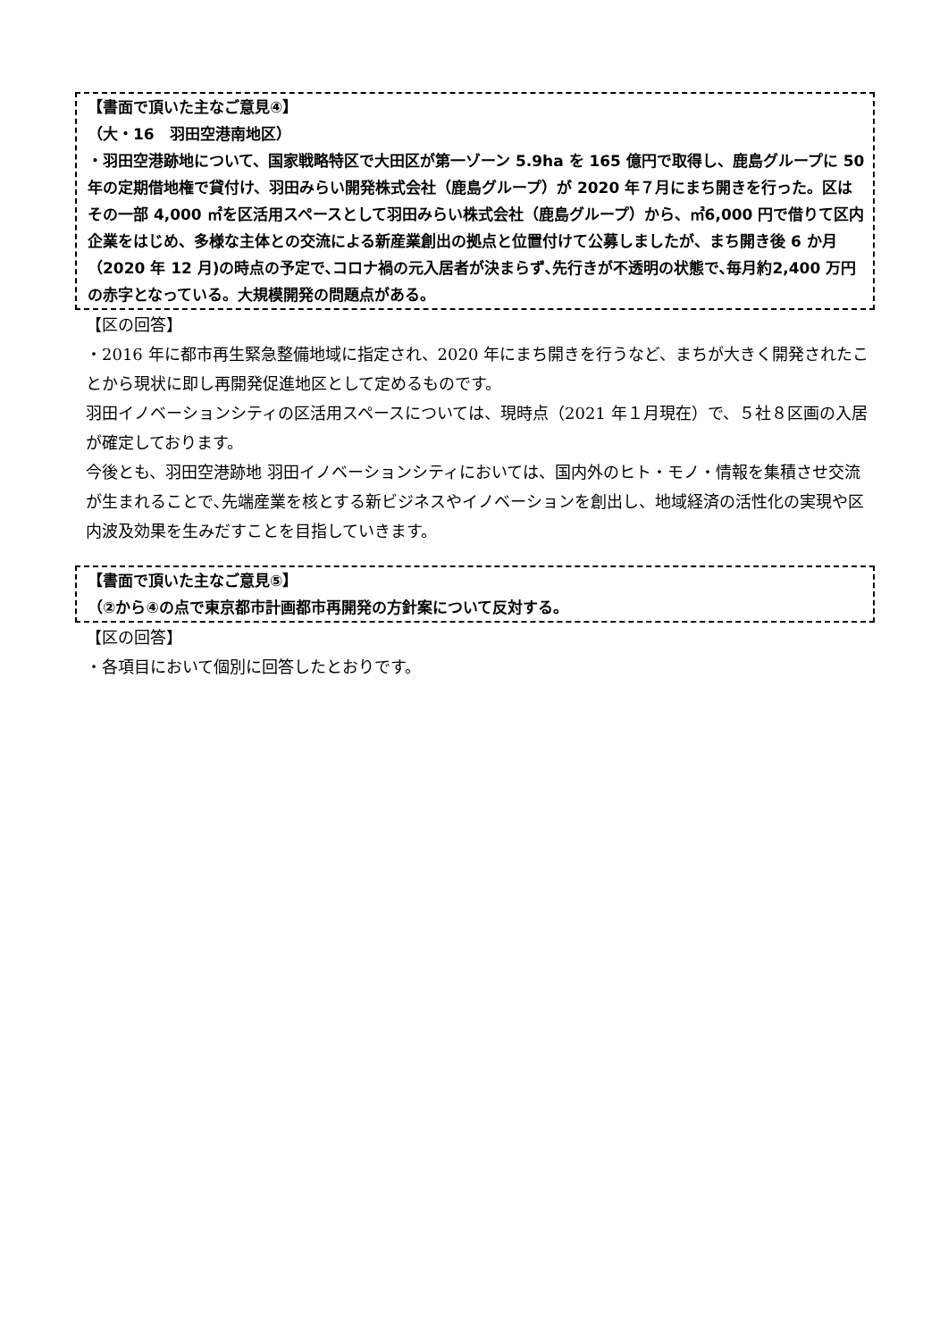【書面で頂いた主なご意見④】
（大・16　羽田空港南地区）
・羽田空港跡地について、国家戦略特区で大田区が第一ゾーン 5.9ha を 165 億円で取得し、鹿島グループに 50 年の定期借地権で貸付け、羽田みらい開発株式会社（鹿島グループ）が 2020 年７月にまち開きを行った。区はその一部 4,000 ㎡を区活用スペースとして羽田みらい株式会社（鹿島グループ）から、㎡6,000 円で借りて区内企業をはじめ、多様な主体との交流による新産業創出の拠点と位置付けて公募しましたが、まち開き後 6 か月（2020 年 12 月)の時点の予定で､コロナ禍の元入居者が決まらず､先行きが不透明の状態で､毎月約2,400 万円の赤字となっている。大規模開発の問題点がある。
【区の回答】
・2016 年に都市再生緊急整備地域に指定され、2020 年にまち開きを行うなど、まちが大きく開発されたことから現状に即し再開発促進地区として定めるものです。
羽田イノベーションシティの区活用スペースについては、現時点（2021 年１月現在）で、５社８区画の入居が確定しております。
今後とも、羽田空港跡地 羽田イノベーションシティにおいては、国内外のヒト・モノ・情報を集積させ交流が生まれることで､先端産業を核とする新ビジネスやイノベーションを創出し、地域経済の活性化の実現や区内波及効果を生みだすことを目指していきます。
【書面で頂いた主なご意見⑤】
（②から④の点で東京都市計画都市再開発の方針案について反対する。
【区の回答】
・各項目において個別に回答したとおりです。